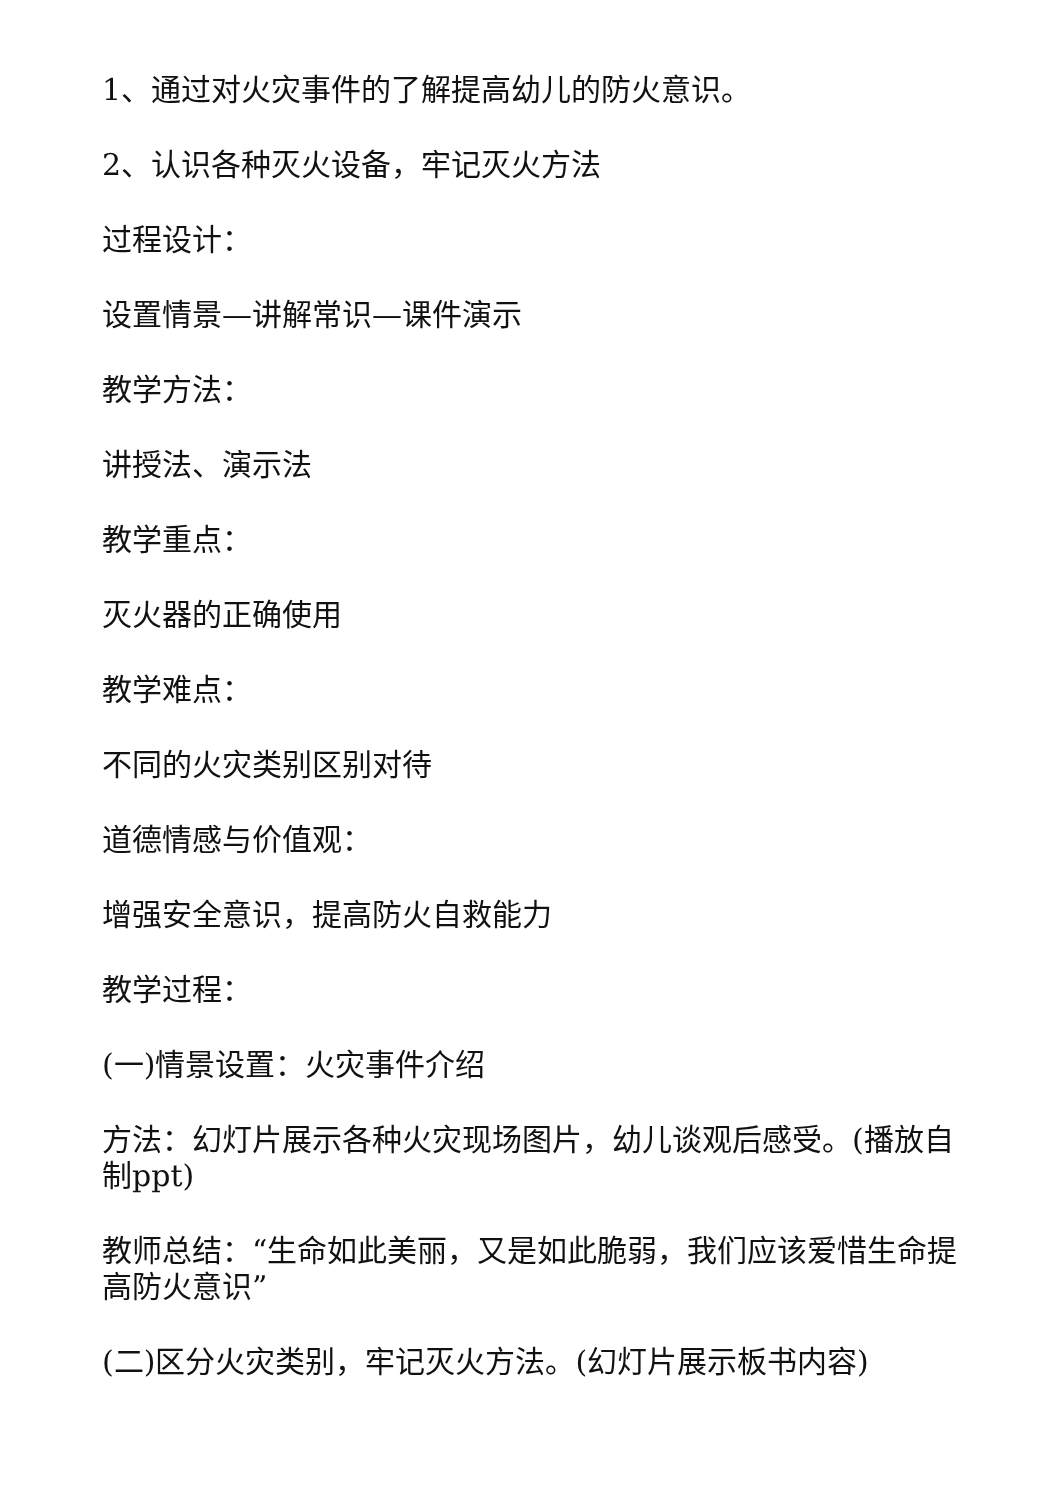1、通过对火灾事件的了解提高幼儿的防火意识。
2、认识各种灭火设备，牢记灭火方法
过程设计：
设置情景—讲解常识—课件演示
教学方法：
讲授法、演示法
教学重点：
灭火器的正确使用
教学难点：
不同的火灾类别区别对待
道德情感与价值观：
增强安全意识，提高防火自救能力
教学过程：
(一)情景设置：火灾事件介绍
方法：幻灯片展示各种火灾现场图片，幼儿谈观后感受。(播放自制ppt)
教师总结：“生命如此美丽，又是如此脆弱，我们应该爱惜生命提高防火意识”
(二)区分火灾类别，牢记灭火方法。(幻灯片展示板书内容)